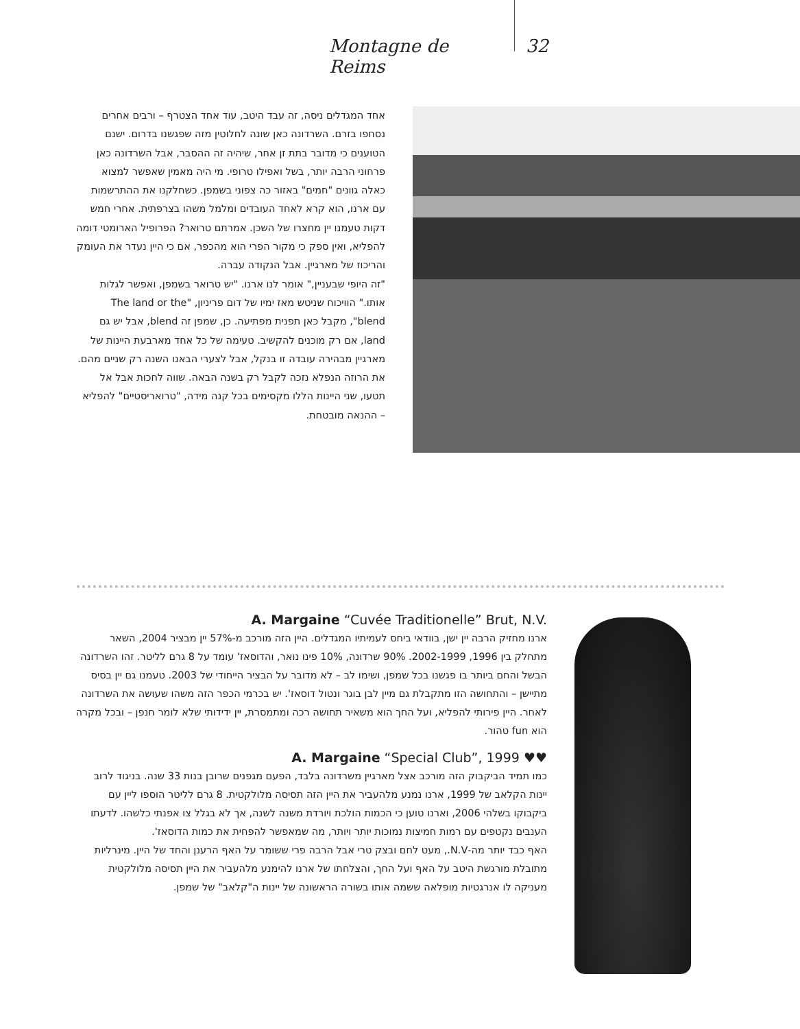Montagne de Reims 32
אחד המגדלים ניסה, זה עבד היטב, עוד אחד הצטרף – ורבים אחרים נסחפו בזרם. השרדונה כאן שונה לחלוטין מזה שפגשנו בדרום. ישנם הטוענים כי מדובר בתת זן אחר, שיהיה זה ההסבר, אבל השרדונה כאן פרחוני הרבה יותר, בשל ואפילו טרופי. מי היה מאמין שאפשר למצוא כאלה גוונים "חמים" באזור כה צפוני בשמפן. כשחלקנו את ההתרשמות עם ארנו, הוא קרא לאחד העובדים ומלמל משהו בצרפתית. אחרי חמש דקות טעמנו יין מחצרו של השכן. אמרתם טרואר? הפרופיל הארומטי דומה להפליא, ואין ספק כי מקור הפרי הוא מהכפר, אם כי היין נעדר את העומק והריכוז של מארגיין. אבל הנקודה עברה.
"זה היופי שבעניין," אומר לנו ארנו. "יש טרואר בשמפן, ואפשר לגלות אותו." הוויכוח שניטש מאז ימיו של דום פריניון, "The land or the blend", מקבל כאן תפנית מפתיעה. כן, שמפן זה blend, אבל יש גם land, אם רק מוכנים להקשיב. טעימה של כל אחד מארבעת היינות של מארגיין מבהירה עובדה זו בנקל, אבל לצערי הבאנו השנה רק שניים מהם. את הרוזה הנפלא נזכה לקבל רק בשנה הבאה. שווה לחכות אבל אל תטעו, שני היינות הללו מקסימים בכל קנה מידה, "טרואריסטיים" להפליא – ההנאה מובטחת.
A. Margaine “Cuvée Traditionelle” Brut, N.V.
ארנו מחזיק הרבה יין ישן, בוודאי ביחס לעמיתיו המגדלים. היין הזה מורכב מ-57% יין מבציר 2004, השאר מתחלק בין 1996, 2002-1999. 90% שרדונה, 10% פינו נואר, והדוסאז' עומד על 8 גרם לליטר. זהו השרדונה הבשל והחם ביותר בו פגשנו בכל שמפן, ושימו לב – לא מדובר על הבציר הייחודי של 2003. טעמנו גם יין בסיס מתיישן – והתחושה הזו מתקבלת גם מיין לבן בוגר ונטול דוסאז'. יש בכרמי הכפר הזה משהו שעושה את השרדונה לאחר. היין פירותי להפליא, ועל החך הוא משאיר תחושה רכה ומתמסרת, יין ידידותי שלא לומר חנפן – ובכל מקרה הוא fun טהור.
A. Margaine “Special Club”, 1999 ♥♥
כמו תמיד הביקבוק הזה מורכב אצל מארגיין משרדונה בלבד, הפעם מגפנים שרובן בנות 33 שנה. בניגוד לרוב יינות הקלאב של 1999, ארנו נמנע מלהעביר את היין הזה תסיסה מלולקטית. 8 גרם לליטר הוספו ליין עם ביקבוקו בשלהי 2006, וארנו טוען כי הכמות הולכת ויורדת משנה לשנה, אך לא בגלל צו אפנתי כלשהו. לדעתו הענבים נקטפים עם רמות חמיצות נמוכות יותר ויותר, מה שמאפשר להפחית את כמות הדוסאז'.
האף כבד יותר מה-N.V., מעט לחם ובצק טרי אבל הרבה פרי ששומר על האף הרענן והחד של היין. מינרליות מתובלת מורגשת היטב על האף ועל החך, והצלחתו של ארנו להימנע מלהעביר את היין תסיסה מלולקטית מעניקה לו אנרגטיות מופלאה ששמה אותו בשורה הראשונה של יינות ה"קלאב" של שמפן.